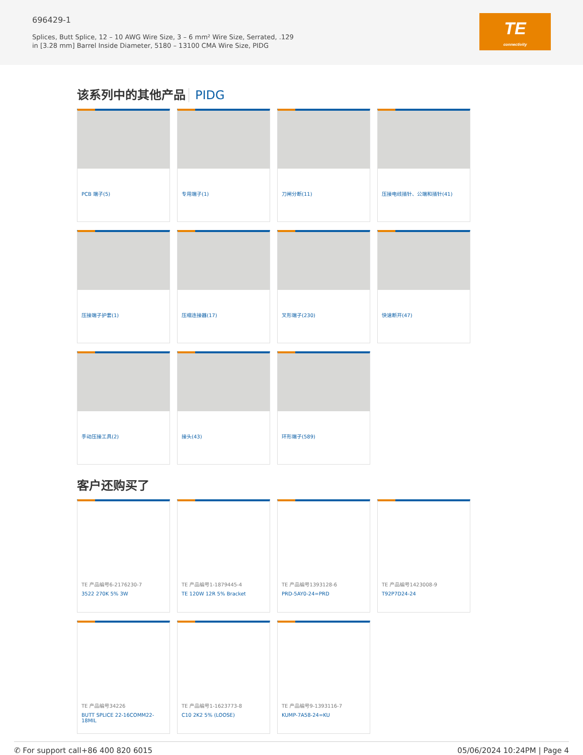696429-1
Splices, Butt Splice, 12 – 10 AWG Wire Size, 3 – 6 mm² Wire Size, Serrated, .129 in [3.28 mm] Barrel Inside Diameter, 5180 – 13100 CMA Wire Size, PIDG
TE
connectivity
该系列中的其他产品 PIDG
PCB 端子(5)
专用端子(1)
刀闸分断(11)
压接电线插针、公端和插针(41)
压接端子护套(1)
压缩连接器(17)
叉形端子(230)
快速断开(47)
手动压接工具(2)
接头(43)
环形端子(589)
客户还购买了
TE 产品编号6-2176230-7
3522 270K 5% 3W
TE 产品编号1-1879445-4
TE 120W 12R 5% Bracket
TE 产品编号1393128-6
PRD-5AY0-24=PRD
TE 产品编号1423008-9
T92P7D24-24
TE 产品编号34226
BUTT SPLICE 22-16COMM22-18MIL
TE 产品编号1-1623773-8
C10 2K2 5% (LOOSE)
TE 产品编号9-1393116-7
KUMP-7A58-24=KU
✆ For support call+86 400 820 6015 05/06/2024 10:24PM | Page 4